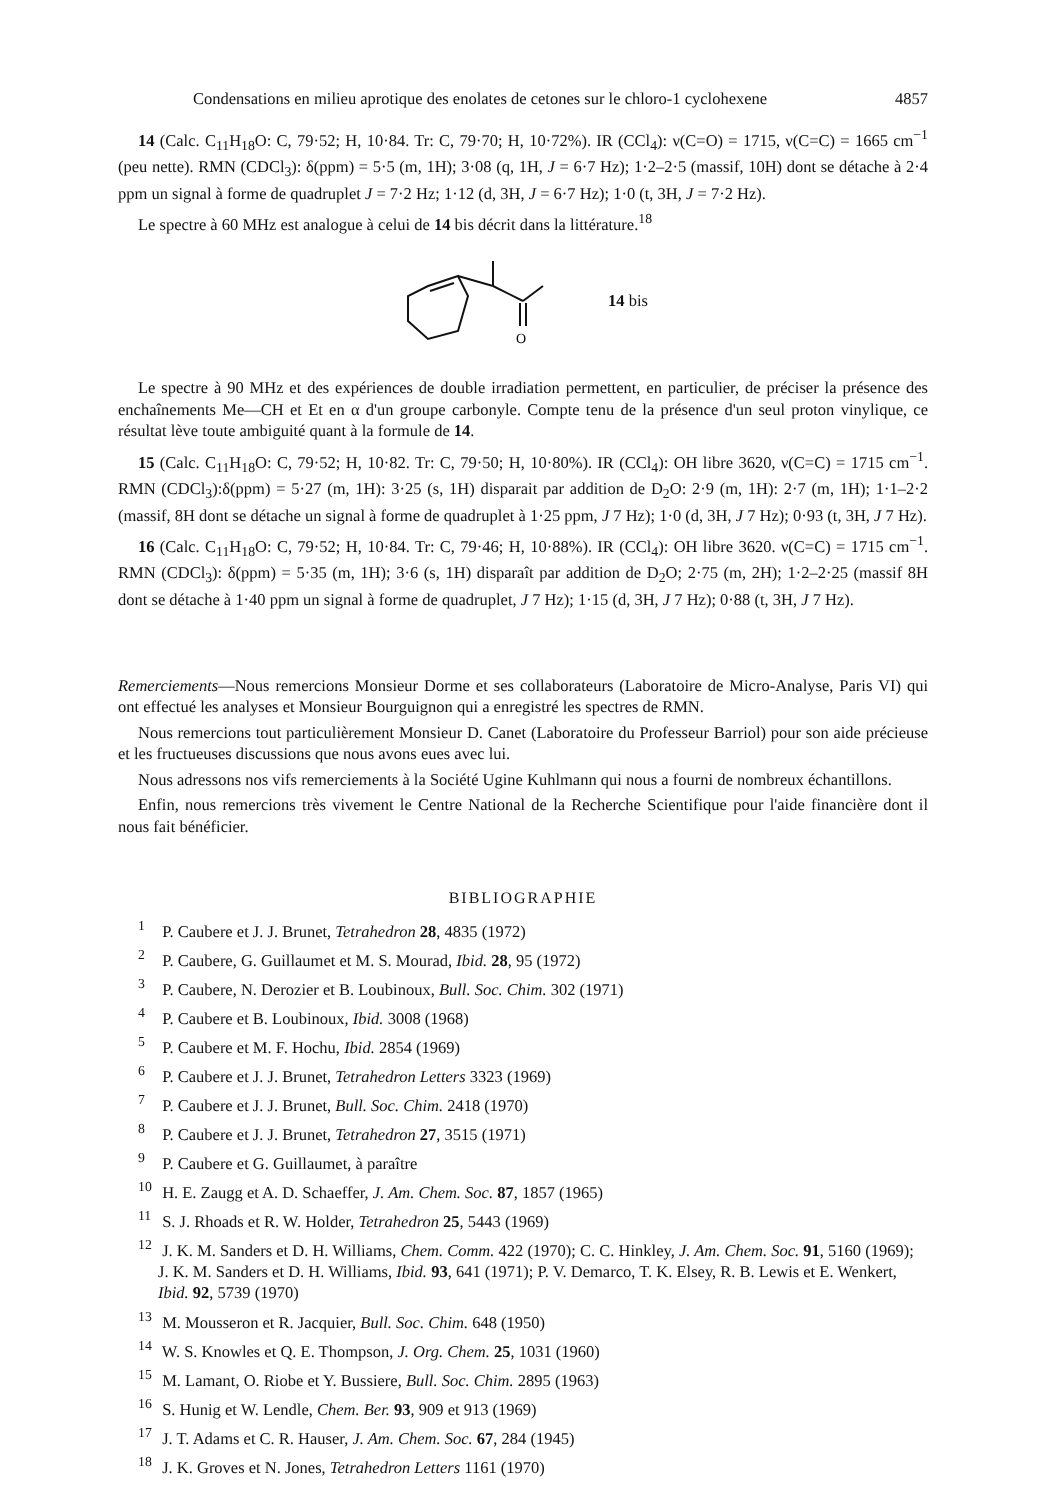Condensations en milieu aprotique des enolates de cetones sur le chloro-1 cyclohexene 4857
14 (Calc. C<sub>11</sub>H<sub>18</sub>O: C, 79·52; H, 10·84. Tr: C, 79·70; H, 10·72%). IR (CCl<sub>4</sub>): ν(C=O) = 1715, ν(C=C) = 1665 cm<sup>−1</sup> (peu nette). RMN (CDCl<sub>3</sub>): δ(ppm) = 5·5 (m, 1H); 3·08 (q, 1H, J = 6·7 Hz); 1·2–2·5 (massif, 10H) dont se détache à 2·4 ppm un signal à forme de quadruplet J = 7·2 Hz; 1·12 (d, 3H, J = 6·7 Hz); 1·0 (t, 3H, J = 7·2 Hz).
Le spectre à 60 MHz est analogue à celui de 14 bis décrit dans la littérature.<sup>18</sup>
O
14 bis
Le spectre à 90 MHz et des expériences de double irradiation permettent, en particulier, de préciser la présence des enchaînements Me—CH et Et en α d'un groupe carbonyle. Compte tenu de la présence d'un seul proton vinylique, ce résultat lève toute ambiguité quant à la formule de 14.
15 (Calc. C<sub>11</sub>H<sub>18</sub>O: C, 79·52; H, 10·82. Tr: C, 79·50; H, 10·80%). IR (CCl<sub>4</sub>): OH libre 3620, ν(C=C) = 1715 cm<sup>−1</sup>. RMN (CDCl<sub>3</sub>):δ(ppm) = 5·27 (m, 1H): 3·25 (s, 1H) disparait par addition de D<sub>2</sub>O: 2·9 (m, 1H): 2·7 (m, 1H); 1·1–2·2 (massif, 8H dont se détache un signal à forme de quadruplet à 1·25 ppm, J 7 Hz); 1·0 (d, 3H, J 7 Hz); 0·93 (t, 3H, J 7 Hz).
16 (Calc. C<sub>11</sub>H<sub>18</sub>O: C, 79·52; H, 10·84. Tr: C, 79·46; H, 10·88%). IR (CCl<sub>4</sub>): OH libre 3620. ν(C=C) = 1715 cm<sup>−1</sup>. RMN (CDCl<sub>3</sub>): δ(ppm) = 5·35 (m, 1H); 3·6 (s, 1H) disparaît par addition de D<sub>2</sub>O; 2·75 (m, 2H); 1·2–2·25 (massif 8H dont se détache à 1·40 ppm un signal à forme de quadruplet, J 7 Hz); 1·15 (d, 3H, J 7 Hz); 0·88 (t, 3H, J 7 Hz).
Remerciements—Nous remercions Monsieur Dorme et ses collaborateurs (Laboratoire de Micro-Analyse, Paris VI) qui ont effectué les analyses et Monsieur Bourguignon qui a enregistré les spectres de RMN.
Nous remercions tout particulièrement Monsieur D. Canet (Laboratoire du Professeur Barriol) pour son aide précieuse et les fructueuses discussions que nous avons eues avec lui.
Nous adressons nos vifs remerciements à la Société Ugine Kuhlmann qui nous a fourni de nombreux échantillons.
Enfin, nous remercions très vivement le Centre National de la Recherche Scientifique pour l'aide financière dont il nous fait bénéficier.
BIBLIOGRAPHIE
<sup>1</sup> P. Caubere et J. J. Brunet, Tetrahedron 28, 4835 (1972)
<sup>2</sup> P. Caubere, G. Guillaumet et M. S. Mourad, Ibid. 28, 95 (1972)
<sup>3</sup> P. Caubere, N. Derozier et B. Loubinoux, Bull. Soc. Chim. 302 (1971)
<sup>4</sup> P. Caubere et B. Loubinoux, Ibid. 3008 (1968)
<sup>5</sup> P. Caubere et M. F. Hochu, Ibid. 2854 (1969)
<sup>6</sup> P. Caubere et J. J. Brunet, Tetrahedron Letters 3323 (1969)
<sup>7</sup> P. Caubere et J. J. Brunet, Bull. Soc. Chim. 2418 (1970)
<sup>8</sup> P. Caubere et J. J. Brunet, Tetrahedron 27, 3515 (1971)
<sup>9</sup> P. Caubere et G. Guillaumet, à paraître
<sup>10</sup> H. E. Zaugg et A. D. Schaeffer, J. Am. Chem. Soc. 87, 1857 (1965)
<sup>11</sup> S. J. Rhoads et R. W. Holder, Tetrahedron 25, 5443 (1969)
<sup>12</sup> J. K. M. Sanders et D. H. Williams, Chem. Comm. 422 (1970); C. C. Hinkley, J. Am. Chem. Soc. 91, 5160 (1969); J. K. M. Sanders et D. H. Williams, Ibid. 93, 641 (1971); P. V. Demarco, T. K. Elsey, R. B. Lewis et E. Wenkert, Ibid. 92, 5739 (1970)
<sup>13</sup> M. Mousseron et R. Jacquier, Bull. Soc. Chim. 648 (1950)
<sup>14</sup> W. S. Knowles et Q. E. Thompson, J. Org. Chem. 25, 1031 (1960)
<sup>15</sup> M. Lamant, O. Riobe et Y. Bussiere, Bull. Soc. Chim. 2895 (1963)
<sup>16</sup> S. Hunig et W. Lendle, Chem. Ber. 93, 909 et 913 (1969)
<sup>17</sup> J. T. Adams et C. R. Hauser, J. Am. Chem. Soc. 67, 284 (1945)
<sup>18</sup> J. K. Groves et N. Jones, Tetrahedron Letters 1161 (1970)